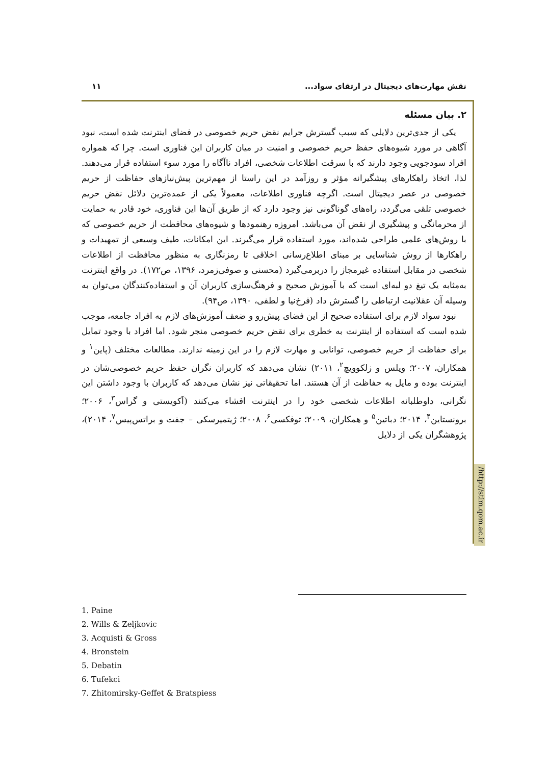نقش مهارت‌های دیجیتال در ارتقای سواد... ۱۱
/http://stim.qom.ac.ir
۲. بیان مسئله
یکی از جدی‌ترین دلایلی که سبب گسترش جرایم نقض حریم خصوصی در فضای اینترنت شده است، نبود آگاهی در مورد شیوه‌های حفظ حریم خصوصی و امنیت در میان کاربران این فناوری است. چرا که همواره افراد سودجویی وجود دارند که با سرقت اطلاعات شخصی، افراد ناآگاه را مورد سوء استفاده قرار می‌دهند. لذا، اتخاذ راهکارهای پیشگیرانه مؤثر و روزآمد در این راستا از مهم‌ترین پیش‌نیازهای حفاظت از حریم خصوصی در عصر دیجیتال است. اگرچه فناوری اطلاعات، معمولاً یکی از عمده‌ترین دلائل نقض حریم خصوصی تلقی می‌گردد، راه‌های گوناگونی نیز وجود دارد که از طریق آن‌ها این فناوری، خود قادر به حمایت از محرمانگی و پیشگیری از نقض آن می‌باشد. امروزه رهنمودها و شیوه‌های محافظت از حریم خصوصی که با روش‌های علمی طراحی شده‌اند، مورد استفاده قرار می‌گیرند. این امکانات، طیف وسیعی از تمهیدات و راهکارها از روش شناسایی بر مبنای اطلاع‌رسانی اخلاقی تا رمزنگاری به منظور محافظت از اطلاعات شخصی در مقابل استفاده غیرمجاز را دربرمی‌گیرد (محسنی و صوفی‌زمرد، ۱۳۹۶، ص۱۷۲). در واقع اینترنت به‌مثابه یک تیغ دو لبه‌ای است که با آموزش صحیح و فرهنگ‌سازی کاربران آن و استفاده‌کنندگان می‌توان به وسیله آن عقلانیت ارتباطی را گسترش داد (فرخ‌نیا و لطفی، ۱۳۹۰، ص۹۴).
نبود سواد لازم برای استفاده صحیح از این فضای پیش‌رو و ضعف آموزش‌های لازم به افراد جامعه، موجب شده است که استفاده از اینترنت به خطری برای نقض حریم خصوصی منجر شود. اما افراد با وجود تمایل برای حفاظت از حریم خصوصی، توانایی و مهارت لازم را در این زمینه ندارند. مطالعات مختلف (پاین<sup>۱</sup> و همکاران، ۲۰۰۷؛ ویلس و زلکوویچ<sup>۲</sup>، ۲۰۱۱) نشان می‌دهد که کاربران نگران حفظ حریم خصوصی‌شان در اینترنت بوده و مایل به حفاظت از آن هستند. اما تحقیقاتی نیز نشان می‌دهد که کاربران با وجود داشتن این نگرانی، داوطلبانه اطلاعات شخصی خود را در اینترنت افشاء می‌کنند (آکویستی و گراس<sup>۳</sup>، ۲۰۰۶؛ برونستاین<sup>۴</sup>، ۲۰۱۴؛ دباتین<sup>۵</sup> و همکاران، ۲۰۰۹؛ توفکسی<sup>۶</sup>، ۲۰۰۸؛ ژیتمیرسکی – جفت و براتس‌پیس<sup>۷</sup>، ۲۰۱۴)، پژوهشگران یکی از دلایل
1. Paine
2. Wills & Zeljkovic
3. Acquisti & Gross
4. Bronstein
5. Debatin
6. Tufekci
7. Zhitomirsky-Geffet & Bratspiess